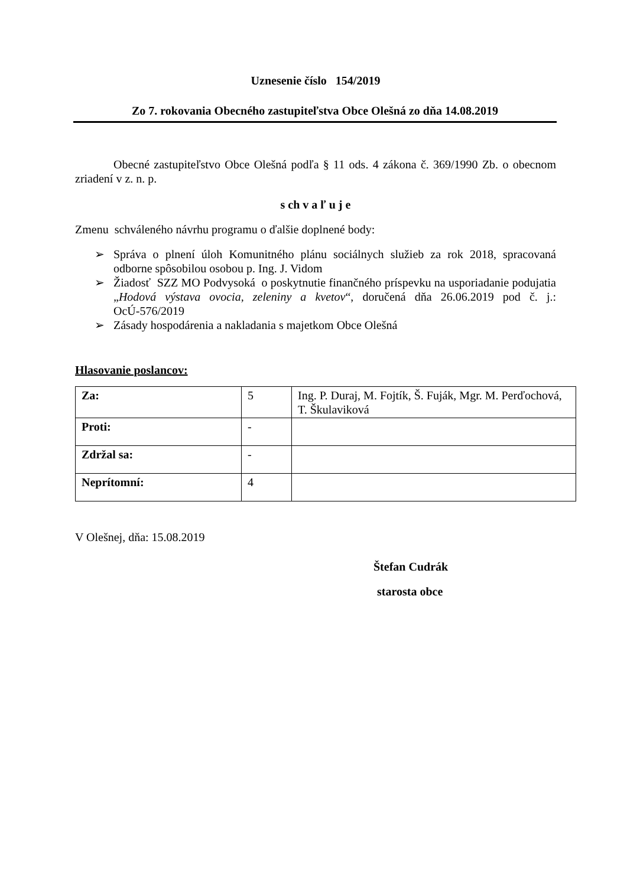Uznesenie číslo 154/2019
Zo 7. rokovania Obecného zastupiteľstva Obce Olešná zo dňa 14.08.2019
Obecné zastupiteľstvo Obce Olešná podľa § 11 ods. 4 zákona č. 369/1990 Zb. o obecnom zriadení v z. n. p.
s ch v a ľ u j e
Zmenu schváleného návrhu programu o ďalšie doplnené body:
➢ Správa o plnení úloh Komunitného plánu sociálnych služieb za rok 2018, spracovaná odborne spôsobilou osobou p. Ing. J. Vidom
➢ Žiadosť SZZ MO Podvysoká o poskytnutie finančného príspevku na usporiadanie podujatia „Hodová výstava ovocia, zeleniny a kvetov“, doručená dňa 26.06.2019 pod č. j.: OcÚ-576/2019
➢ Zásady hospodárenia a nakladania s majetkom Obce Olešná
Hlasovanie poslancov:
| Za: | 5 | Ing. P. Duraj, M. Fojtík, Š. Fuják, Mgr. M. Perďochová, T. Škulaviková |
| Proti: | - | |
| Zdržal sa: | - | |
| Neprítomní: | 4 | |
V Olešnej, dňa: 15.08.2019
Štefan Cudrák
starosta obce